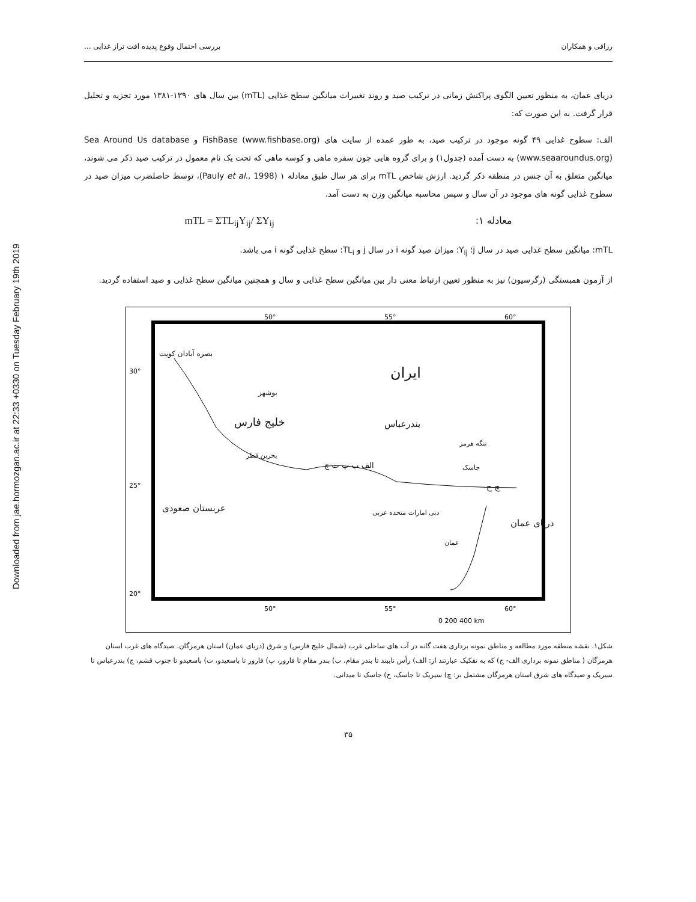Downloaded from jae.hormozgan.ac.ir at 22:33 +0330 on Tuesday February 19th 2019
رزاقی و همکاران بررسی احتمال وقوع پدیده افت تراز غذایی ...
دریای عمان، به منظور تعیین الگوی پراکنش زمانی در ترکیب صید و روند تغییرات میانگین سطح غذایی (mTL) بین سال های ۱۳۹۰-۱۳۸۱ مورد تجزیه و تحلیل قرار گرفت. به این صورت که:
الف: سطوح غذایی ۴۹ گونه موجود در ترکیب صید، به طور عمده از سایت های FishBase (www.fishbase.org) و Sea Around Us database (www.seaaroundus.org) به دست آمده (جدول۱) و برای گروه هایی چون سفره ماهی و کوسه ماهی که تحت یک نام معمول در ترکیب صید ذکر می شوند، میانگین متعلق به آن جنس در منطقه ذکر گردید. ارزش شاخص mTL برای هر سال طبق معادله ۱ (Pauly et al., 1998)، توسط حاصلضرب میزان صید در سطوح غذایی گونه های موجود در آن سال و سپس محاسبه میانگین وزن به دست آمد.
معادله ۱: mTL = ΣTL<sub>ij</sub>Y<sub>ij</sub>/ ΣY<sub>ij</sub>
mTL: میانگین سطح غذایی صید در سال j؛ Y<sub>ij</sub>: میزان صید گونه i در سال j و TL<sub>i</sub>: سطح غذایی گونه i می باشد.
از آزمون همبستگی (رگرسیون) نیز به منظور تعیین ارتباط معنی دار بین میانگین سطح غذایی و سال و همچنین میانگین سطح غذایی و صید استفاده گردید.
50°
55°
60°
30°
25°
20°
50°
55°
60°
0 200 400 km
ایران
بصره آبادان کویت
بوشهر
خلیج فارس بندرعباس
تنگه هرمز
بحرین قطر
الف ب پ ت ج جاسک
چ ح
عربستان صعودی دبی امارات متحده عربی
دریای عمان
عمان
شکل۱. نقشه منطقه مورد مطالعه و مناطق نمونه برداری هفت گانه در آب های ساحلی غرب (شمال خلیج فارس) و شرق (دریای عمان) استان هرمزگان. صیدگاه های غرب استان هرمزگان ( مناطق نمونه برداری الف- ج) که به تفکیک عبارتند از: الف) رأس نایبند تا بندر مقام، ب) بندر مقام تا فارور، پ) فارور تا باسعیدو، ت) باسعیدو تا جنوب قشم، ج) بندرعباس تا سیریک و صیدگاه های شرق استان هرمزگان مشتمل بر: چ) سیریک تا جاسک، ح) جاسک تا میدانی.
۳۵